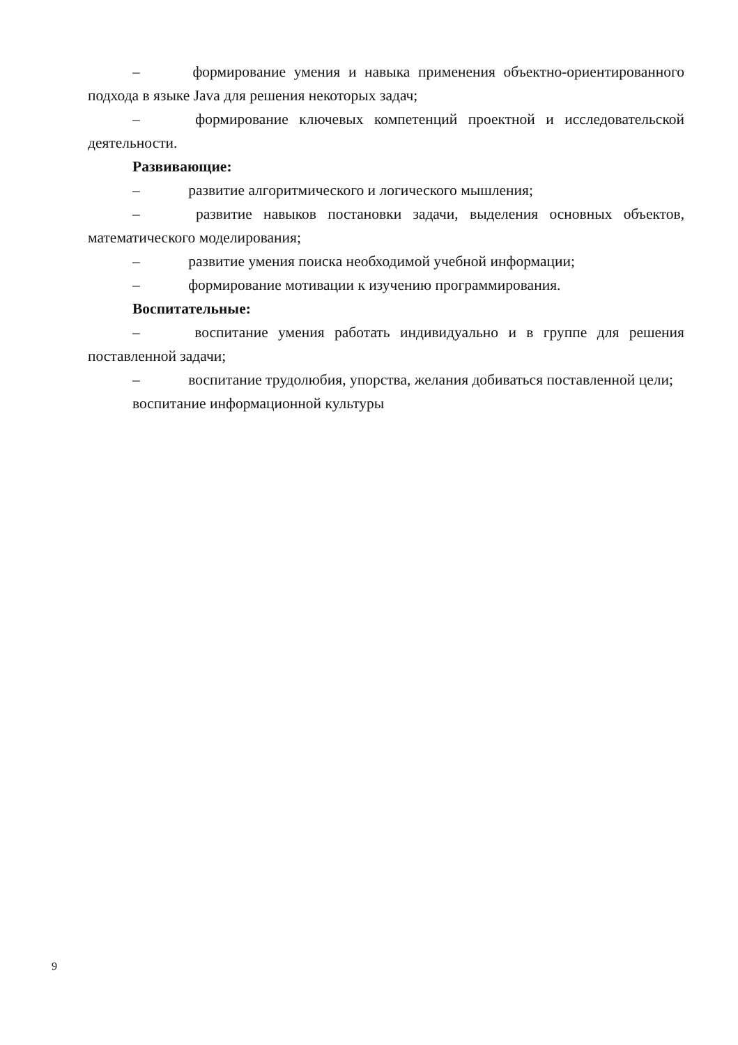– формирование умения и навыка применения объектно-ориентированного подхода в языке Java для решения некоторых задач;
– формирование ключевых компетенций проектной и исследовательской деятельности.
Развивающие:
– развитие алгоритмического и логического мышления;
– развитие навыков постановки задачи, выделения основных объектов, математического моделирования;
– развитие умения поиска необходимой учебной информации;
– формирование мотивации к изучению программирования.
Воспитательные:
– воспитание умения работать индивидуально и в группе для решения поставленной задачи;
– воспитание трудолюбия, упорства, желания добиваться поставленной цели;
воспитание информационной культуры
9